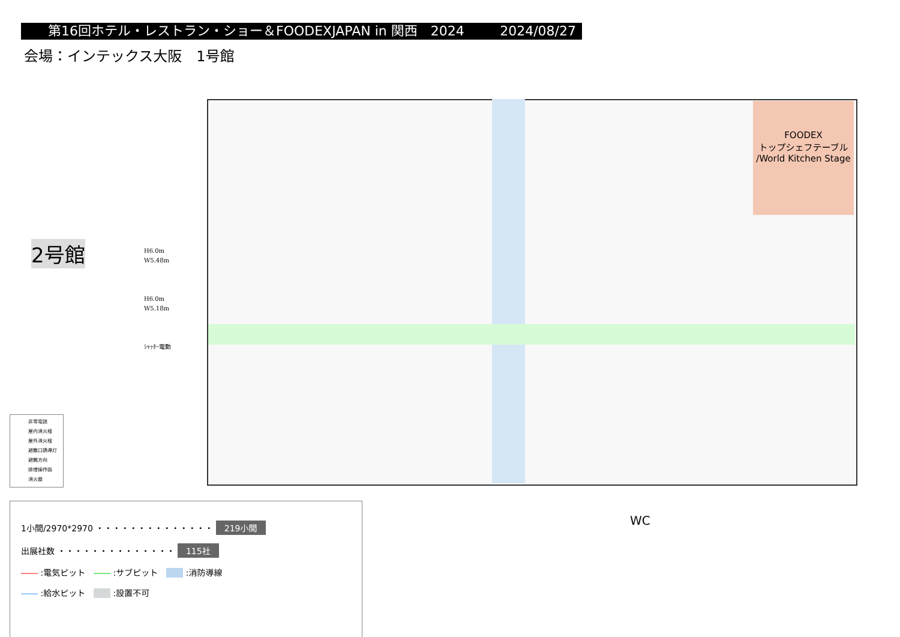第16回ホテル・レストラン・ショー＆FOODEXJAPAN in 関西　2024 2024/08/27
会場：インテックス大阪　1号館
2号館
H6.0m
W5.48m
H6.0m
W5.18m
ｼｬｯﾀｰ電動
FOODEX
トップシェフテーブル
/World Kitchen Stage
非常電話
屋内消火栓
屋外消火栓
避難口誘導灯
避難方向
排煙操作函
消火器
1小間/2970*2970 ・・・・・・・・・・・・・・ 219小間
出展社数 ・・・・・・・・・・・・・・ 115社
―― :電気ピット　―― :サブピット　　　 :消防導線
―― :給水ピット　　　 :設置不可
WC